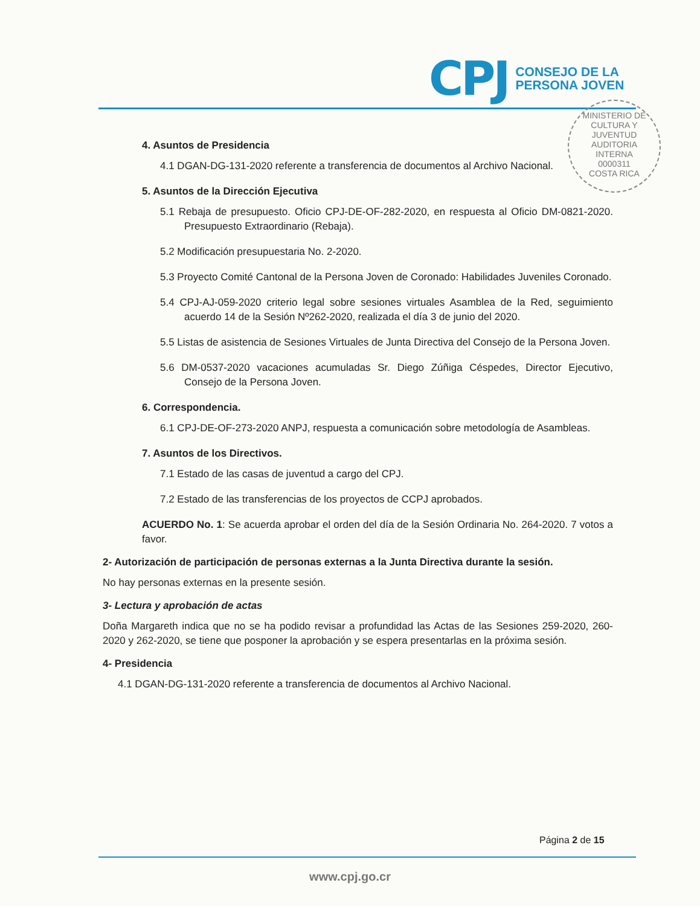CPJ
CONSEJO DE LA
PERSONA JOVEN
MINISTERIO DE CULTURA Y JUVENTUD
AUDITORIA
INTERNA
0000311
COSTA RICA
4. Asuntos de Presidencia
4.1 DGAN-DG-131-2020 referente a transferencia de documentos al Archivo Nacional.
5. Asuntos de la Dirección Ejecutiva
5.1 Rebaja de presupuesto. Oficio CPJ-DE-OF-282-2020, en respuesta al Oficio DM-0821-2020. Presupuesto Extraordinario (Rebaja).
5.2 Modificación presupuestaria No. 2-2020.
5.3 Proyecto Comité Cantonal de la Persona Joven de Coronado: Habilidades Juveniles Coronado.
5.4 CPJ-AJ-059-2020 criterio legal sobre sesiones virtuales Asamblea de la Red, seguimiento acuerdo 14 de la Sesión Nº262-2020, realizada el día 3 de junio del 2020.
5.5 Listas de asistencia de Sesiones Virtuales de Junta Directiva del Consejo de la Persona Joven.
5.6 DM-0537-2020 vacaciones acumuladas Sr. Diego Zúñiga Céspedes, Director Ejecutivo, Consejo de la Persona Joven.
6. Correspondencia.
6.1 CPJ-DE-OF-273-2020 ANPJ, respuesta a comunicación sobre metodología de Asambleas.
7. Asuntos de los Directivos.
7.1 Estado de las casas de juventud a cargo del CPJ.
7.2 Estado de las transferencias de los proyectos de CCPJ aprobados.
ACUERDO No. 1: Se acuerda aprobar el orden del día de la Sesión Ordinaria No. 264-2020. 7 votos a favor.
2- Autorización de participación de personas externas a la Junta Directiva durante la sesión.
No hay personas externas en la presente sesión.
3- Lectura y aprobación de actas
Doña Margareth indica que no se ha podido revisar a profundidad las Actas de las Sesiones 259-2020, 260-2020 y 262-2020, se tiene que posponer la aprobación y se espera presentarlas en la próxima sesión.
4- Presidencia
4.1 DGAN-DG-131-2020 referente a transferencia de documentos al Archivo Nacional.
Página 2 de 15
www.cpj.go.cr